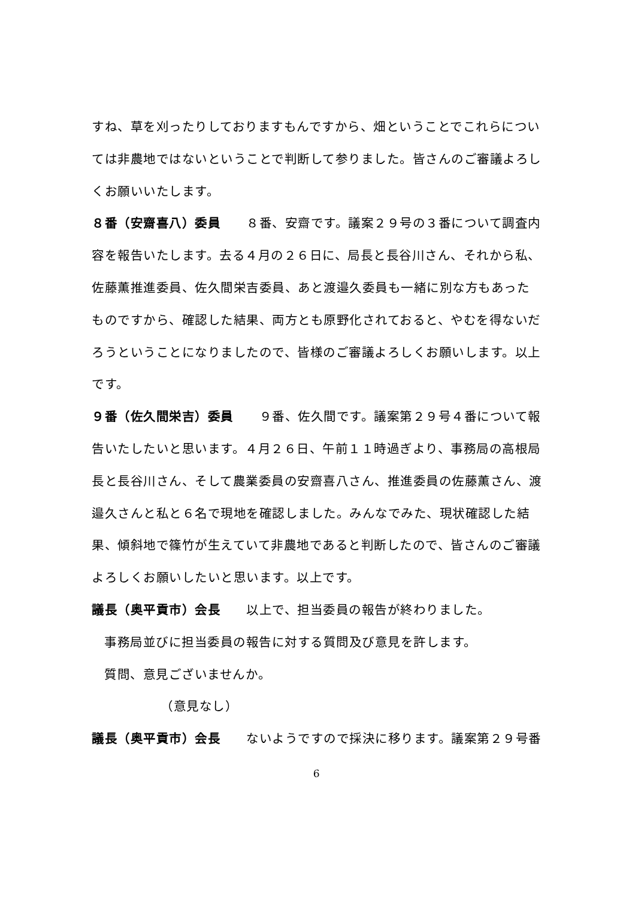すね、草を刈ったりしておりますもんですから、畑ということでこれらについては非農地ではないということで判断して参りました。皆さんのご審議よろしくお願いいたします。
８番（安齋喜八）委員　　８番、安齋です。議案２９号の３番について調査内容を報告いたします。去る４月の２６日に、局長と長谷川さん、それから私、佐藤薫推進委員、佐久間栄吉委員、あと渡邉久委員も一緒に別な方もあったものですから、確認した結果、両方とも原野化されておると、やむを得ないだろうということになりましたので、皆様のご審議よろしくお願いします。以上です。
９番（佐久間栄吉）委員　　９番、佐久間です。議案第２９号４番について報告いたしたいと思います。４月２６日、午前１１時過ぎより、事務局の高根局長と長谷川さん、そして農業委員の安齋喜八さん、推進委員の佐藤薫さん、渡邉久さんと私と６名で現地を確認しました。みんなでみた、現状確認した結果、傾斜地で篠竹が生えていて非農地であると判断したので、皆さんのご審議よろしくお願いしたいと思います。以上です。
議長（奥平貢市）会長　　以上で、担当委員の報告が終わりました。
事務局並びに担当委員の報告に対する質問及び意見を許します。
質問、意見ございませんか。
（意見なし）
議長（奥平貢市）会長　　ないようですので採決に移ります。議案第２９号番
6